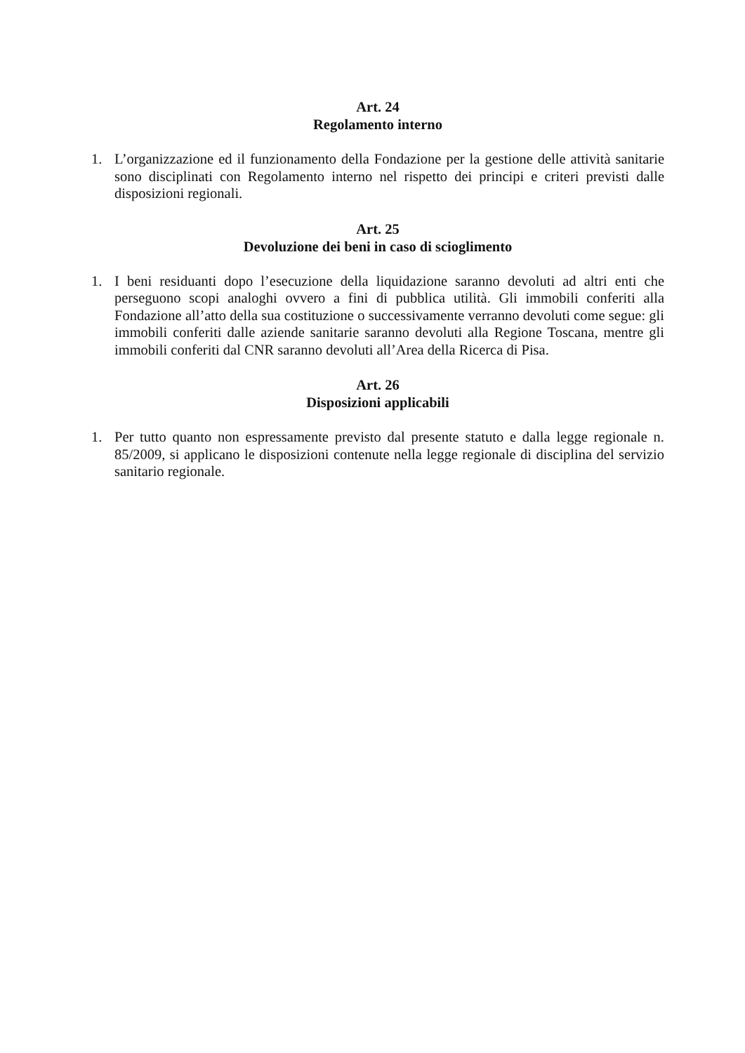Art. 24
Regolamento interno
1. L’organizzazione ed il funzionamento della Fondazione per la gestione delle attività sanitarie sono disciplinati con Regolamento interno nel rispetto dei principi e criteri previsti dalle disposizioni regionali.
Art. 25
Devoluzione dei beni in caso di scioglimento
1. I beni residuanti dopo l’esecuzione della liquidazione saranno devoluti ad altri enti che perseguono scopi analoghi ovvero a fini di pubblica utilità. Gli immobili conferiti alla Fondazione all’atto della sua costituzione o successivamente verranno devoluti come segue: gli immobili conferiti dalle aziende sanitarie saranno devoluti alla Regione Toscana, mentre gli immobili conferiti dal CNR saranno devoluti all’Area della Ricerca di Pisa.
Art. 26
Disposizioni applicabili
1. Per tutto quanto non espressamente previsto dal presente statuto e dalla legge regionale n. 85/2009, si applicano le disposizioni contenute nella legge regionale di disciplina del servizio sanitario regionale.